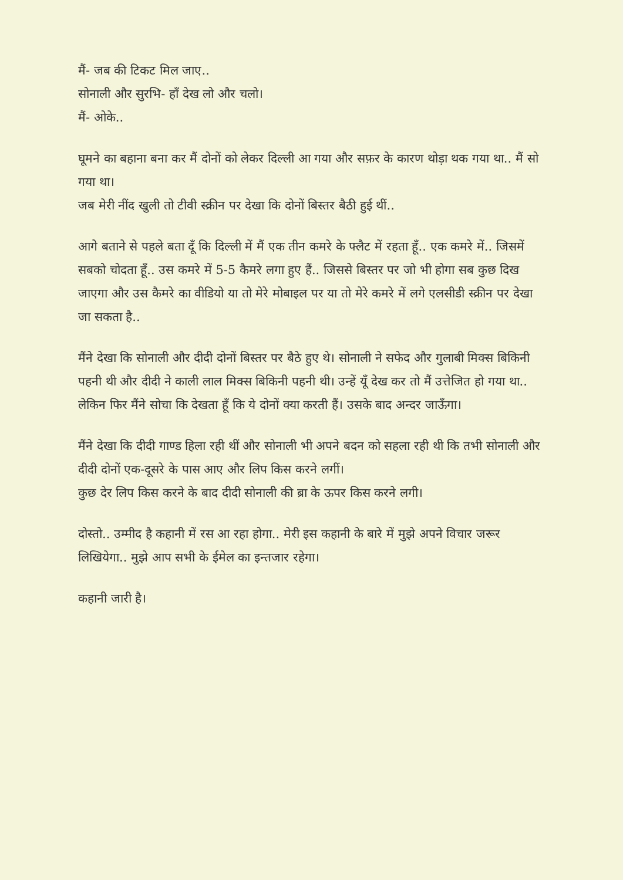मैं- जब की टिकट मिल जाए..
सोनाली और सुरभि- हाँ देख लो और चलो।
मैं- ओके..
घूमने का बहाना बना कर मैं दोनों को लेकर दिल्ली आ गया और सफ़र के कारण थोड़ा थक गया था.. मैं सो गया था।
जब मेरी नींद खुली तो टीवी स्क्रीन पर देखा कि दोनों बिस्तर बैठी हुई थीं..
आगे बताने से पहले बता दूँ कि दिल्ली में मैं एक तीन कमरे के फ्लैट में रहता हूँ.. एक कमरे में.. जिसमें सबको चोदता हूँ.. उस कमरे में 5-5 कैमरे लगा हुए हैं.. जिससे बिस्तर पर जो भी होगा सब कुछ दिख जाएगा और उस कैमरे का वीडियो या तो मेरे मोबाइल पर या तो मेरे कमरे में लगे एलसीडी स्क्रीन पर देखा जा सकता है..
मैंने देखा कि सोनाली और दीदी दोनों बिस्तर पर बैठे हुए थे। सोनाली ने सफेद और गुलाबी मिक्स बिकिनी पहनी थी और दीदी ने काली लाल मिक्स बिकिनी पहनी थी। उन्हें यूँ देख कर तो मैं उत्तेजित हो गया था.. लेकिन फिर मैंने सोचा कि देखता हूँ कि ये दोनों क्या करती हैं। उसके बाद अन्दर जाऊँगा।
मैंने देखा कि दीदी गाण्ड हिला रही थीं और सोनाली भी अपने बदन को सहला रही थी कि तभी सोनाली और दीदी दोनों एक-दूसरे के पास आए और लिप किस करने लगीं।
कुछ देर लिप किस करने के बाद दीदी सोनाली की ब्रा के ऊपर किस करने लगी।
दोस्तो.. उम्मीद है कहानी में रस आ रहा होगा.. मेरी इस कहानी के बारे में मुझे अपने विचार जरूर लिखियेगा.. मुझे आप सभी के ईमेल का इन्तजार रहेगा।
कहानी जारी है।